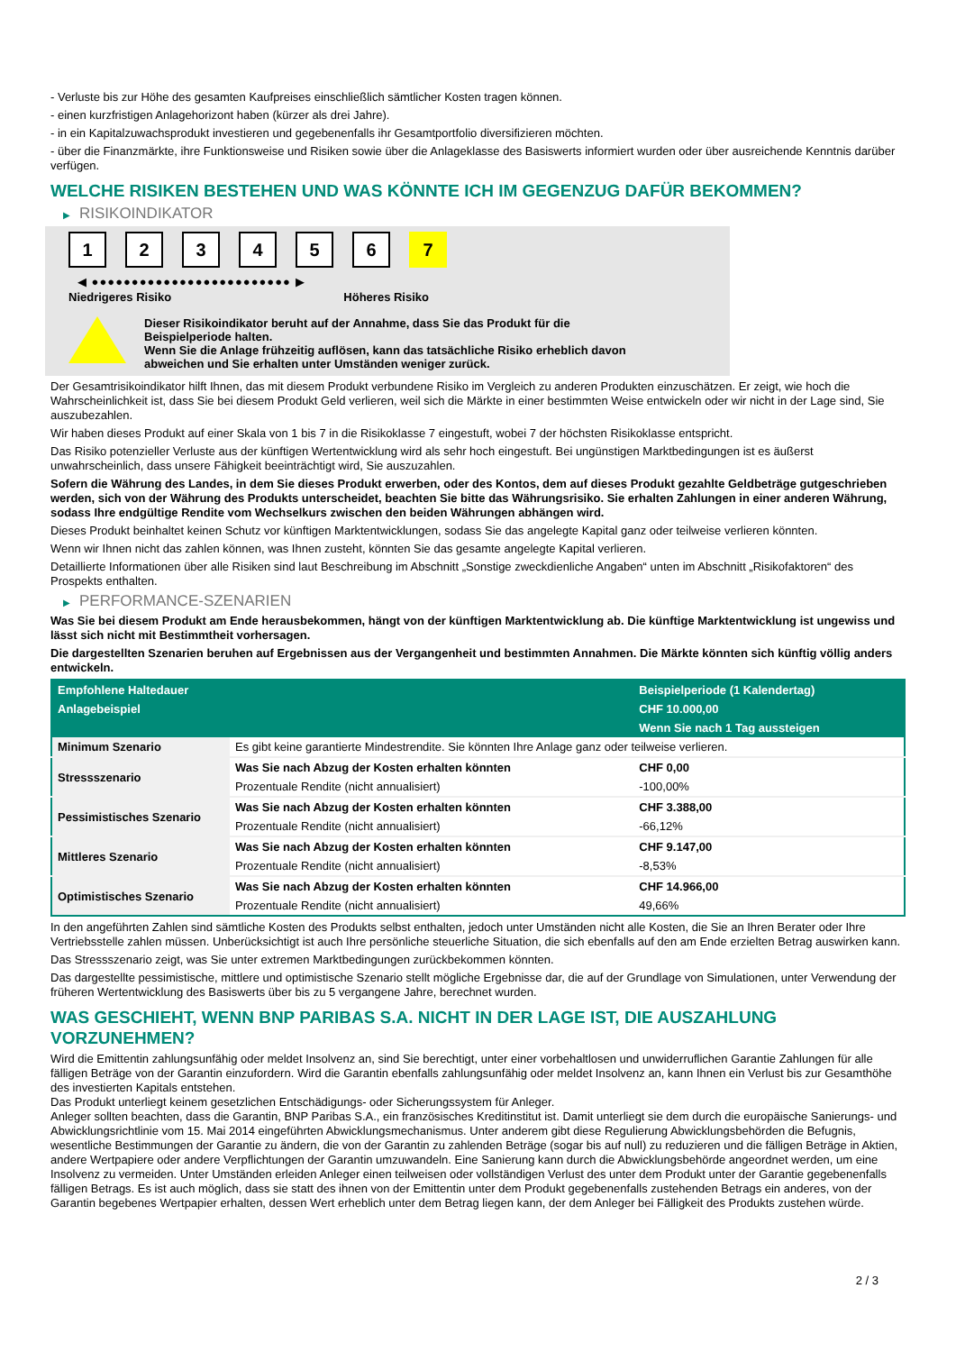- Verluste bis zur Höhe des gesamten Kaufpreises einschließlich sämtlicher Kosten tragen können.
- einen kurzfristigen Anlagehorizont haben (kürzer als drei Jahre).
- in ein Kapitalzuwachsprodukt investieren und gegebenenfalls ihr Gesamtportfolio diversifizieren möchten.
- über die Finanzmärkte, ihre Funktionsweise und Risiken sowie über die Anlageklasse des Basiswerts informiert wurden oder über ausreichende Kenntnis darüber verfügen.
WELCHE RISIKEN BESTEHEN UND WAS KÖNNTE ICH IM GEGENZUG DAFÜR BEKOMMEN?
▶ RISIKOINDIKATOR
1 2 3 4 5 6 7
◀ ●●●●●●●●●●●●●●●●●●●●●●●●● ▶
Niedrigeres Risiko Höheres Risiko
Dieser Risikoindikator beruht auf der Annahme, dass Sie das Produkt für die
Beispielperiode halten.
Wenn Sie die Anlage frühzeitig auflösen, kann das tatsächliche Risiko erheblich davon
abweichen und Sie erhalten unter Umständen weniger zurück.
Der Gesamtrisikoindikator hilft Ihnen, das mit diesem Produkt verbundene Risiko im Vergleich zu anderen Produkten einzuschätzen. Er zeigt, wie hoch die Wahrscheinlichkeit ist, dass Sie bei diesem Produkt Geld verlieren, weil sich die Märkte in einer bestimmten Weise entwickeln oder wir nicht in der Lage sind, Sie auszubezahlen.
Wir haben dieses Produkt auf einer Skala von 1 bis 7 in die Risikoklasse 7 eingestuft, wobei 7 der höchsten Risikoklasse entspricht.
Das Risiko potenzieller Verluste aus der künftigen Wertentwicklung wird als sehr hoch eingestuft. Bei ungünstigen Marktbedingungen ist es äußerst unwahrscheinlich, dass unsere Fähigkeit beeinträchtigt wird, Sie auszuzahlen.
Sofern die Währung des Landes, in dem Sie dieses Produkt erwerben, oder des Kontos, dem auf dieses Produkt gezahlte Geldbeträge gutgeschrieben werden, sich von der Währung des Produkts unterscheidet, beachten Sie bitte das Währungsrisiko. Sie erhalten Zahlungen in einer anderen Währung, sodass Ihre endgültige Rendite vom Wechselkurs zwischen den beiden Währungen abhängen wird.
Dieses Produkt beinhaltet keinen Schutz vor künftigen Marktentwicklungen, sodass Sie das angelegte Kapital ganz oder teilweise verlieren könnten.
Wenn wir Ihnen nicht das zahlen können, was Ihnen zusteht, könnten Sie das gesamte angelegte Kapital verlieren.
Detaillierte Informationen über alle Risiken sind laut Beschreibung im Abschnitt „Sonstige zweckdienliche Angaben“ unten im Abschnitt „Risikofaktoren“ des Prospekts enthalten.
▶ PERFORMANCE-SZENARIEN
Was Sie bei diesem Produkt am Ende herausbekommen, hängt von der künftigen Marktentwicklung ab. Die künftige Marktentwicklung ist ungewiss und lässt sich nicht mit Bestimmtheit vorhersagen.
Die dargestellten Szenarien beruhen auf Ergebnissen aus der Vergangenheit und bestimmten Annahmen. Die Märkte könnten sich künftig völlig anders entwickeln.
| Empfohlene Haltedauer | | Beispielperiode (1 Kalendertag) |
| --- | --- | --- |
| Anlagebeispiel | | CHF 10.000,00 |
| | | Wenn Sie nach 1 Tag aussteigen |
| Minimum Szenario | Es gibt keine garantierte Mindestrendite. Sie könnten Ihre Anlage ganz oder teilweise verlieren. | |
| Stressszenario | Was Sie nach Abzug der Kosten erhalten könnten | CHF 0,00 |
| | Prozentuale Rendite (nicht annualisiert) | -100,00% |
| Pessimistisches Szenario | Was Sie nach Abzug der Kosten erhalten könnten | CHF 3.388,00 |
| | Prozentuale Rendite (nicht annualisiert) | -66,12% |
| Mittleres Szenario | Was Sie nach Abzug der Kosten erhalten könnten | CHF 9.147,00 |
| | Prozentuale Rendite (nicht annualisiert) | -8,53% |
| Optimistisches Szenario | Was Sie nach Abzug der Kosten erhalten könnten | CHF 14.966,00 |
| | Prozentuale Rendite (nicht annualisiert) | 49,66% |
In den angeführten Zahlen sind sämtliche Kosten des Produkts selbst enthalten, jedoch unter Umständen nicht alle Kosten, die Sie an Ihren Berater oder Ihre Vertriebsstelle zahlen müssen. Unberücksichtigt ist auch Ihre persönliche steuerliche Situation, die sich ebenfalls auf den am Ende erzielten Betrag auswirken kann.
Das Stressszenario zeigt, was Sie unter extremen Marktbedingungen zurückbekommen könnten.
Das dargestellte pessimistische, mittlere und optimistische Szenario stellt mögliche Ergebnisse dar, die auf der Grundlage von Simulationen, unter Verwendung der früheren Wertentwicklung des Basiswerts über bis zu 5 vergangene Jahre, berechnet wurden.
WAS GESCHIEHT, WENN BNP PARIBAS S.A. NICHT IN DER LAGE IST, DIE AUSZAHLUNG VORZUNEHMEN?
Wird die Emittentin zahlungsunfähig oder meldet Insolvenz an, sind Sie berechtigt, unter einer vorbehaltlosen und unwiderruflichen Garantie Zahlungen für alle fälligen Beträge von der Garantin einzufordern. Wird die Garantin ebenfalls zahlungsunfähig oder meldet Insolvenz an, kann Ihnen ein Verlust bis zur Gesamthöhe des investierten Kapitals entstehen.
Das Produkt unterliegt keinem gesetzlichen Entschädigungs- oder Sicherungssystem für Anleger.
Anleger sollten beachten, dass die Garantin, BNP Paribas S.A., ein französisches Kreditinstitut ist. Damit unterliegt sie dem durch die europäische Sanierungs- und Abwicklungsrichtlinie vom 15. Mai 2014 eingeführten Abwicklungsmechanismus. Unter anderem gibt diese Regulierung Abwicklungsbehörden die Befugnis, wesentliche Bestimmungen der Garantie zu ändern, die von der Garantin zu zahlenden Beträge (sogar bis auf null) zu reduzieren und die fälligen Beträge in Aktien, andere Wertpapiere oder andere Verpflichtungen der Garantin umzuwandeln. Eine Sanierung kann durch die Abwicklungsbehörde angeordnet werden, um eine Insolvenz zu vermeiden. Unter Umständen erleiden Anleger einen teilweisen oder vollständigen Verlust des unter dem Produkt unter der Garantie gegebenenfalls fälligen Betrags. Es ist auch möglich, dass sie statt des ihnen von der Emittentin unter dem Produkt gegebenenfalls zustehenden Betrags ein anderes, von der Garantin begebenes Wertpapier erhalten, dessen Wert erheblich unter dem Betrag liegen kann, der dem Anleger bei Fälligkeit des Produkts zustehen würde.
2 / 3